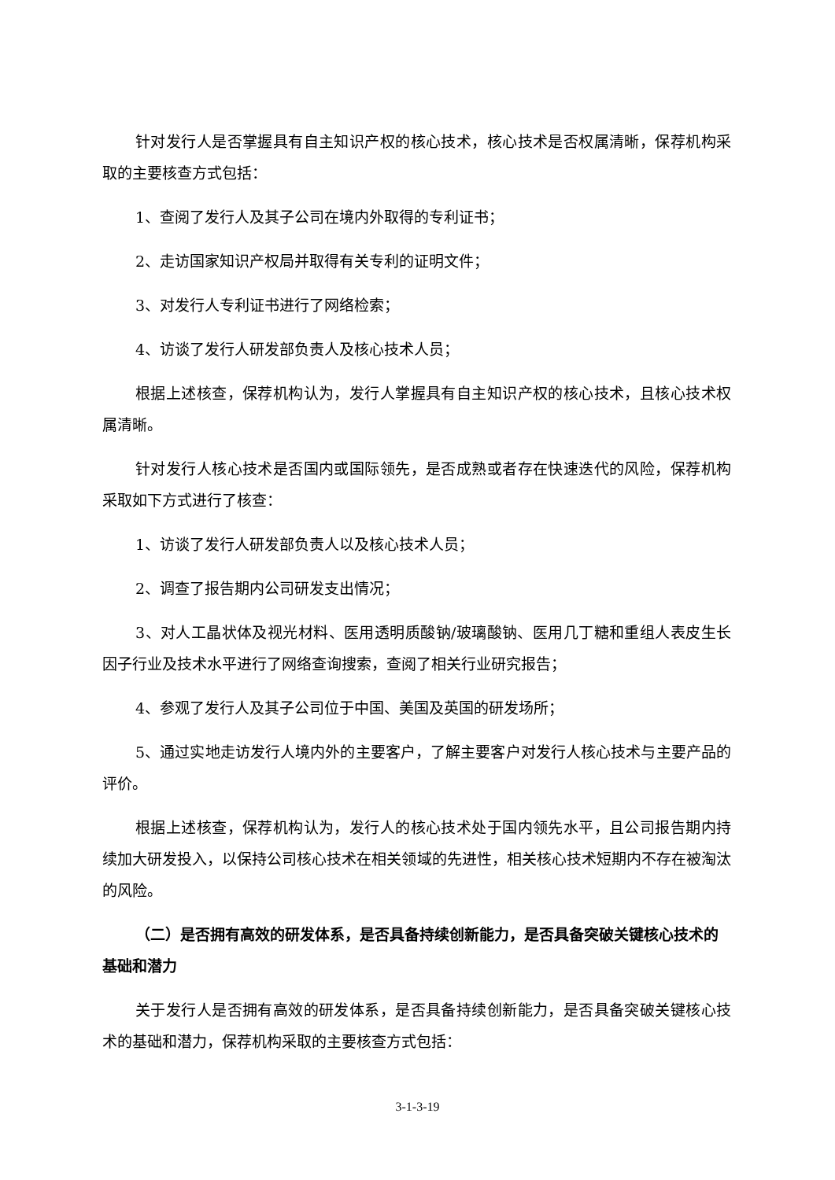针对发行人是否掌握具有自主知识产权的核心技术，核心技术是否权属清晰，保荐机构采取的主要核查方式包括：
1、查阅了发行人及其子公司在境内外取得的专利证书；
2、走访国家知识产权局并取得有关专利的证明文件；
3、对发行人专利证书进行了网络检索；
4、访谈了发行人研发部负责人及核心技术人员；
根据上述核查，保荐机构认为，发行人掌握具有自主知识产权的核心技术，且核心技术权属清晰。
针对发行人核心技术是否国内或国际领先，是否成熟或者存在快速迭代的风险，保荐机构采取如下方式进行了核查：
1、访谈了发行人研发部负责人以及核心技术人员；
2、调查了报告期内公司研发支出情况；
3、对人工晶状体及视光材料、医用透明质酸钠/玻璃酸钠、医用几丁糖和重组人表皮生长因子行业及技术水平进行了网络查询搜索，查阅了相关行业研究报告；
4、参观了发行人及其子公司位于中国、美国及英国的研发场所；
5、通过实地走访发行人境内外的主要客户，了解主要客户对发行人核心技术与主要产品的评价。
根据上述核查，保荐机构认为，发行人的核心技术处于国内领先水平，且公司报告期内持续加大研发投入，以保持公司核心技术在相关领域的先进性，相关核心技术短期内不存在被淘汰的风险。
（二）是否拥有高效的研发体系，是否具备持续创新能力，是否具备突破关键核心技术的基础和潜力
关于发行人是否拥有高效的研发体系，是否具备持续创新能力，是否具备突破关键核心技术的基础和潜力，保荐机构采取的主要核查方式包括：
3-1-3-19